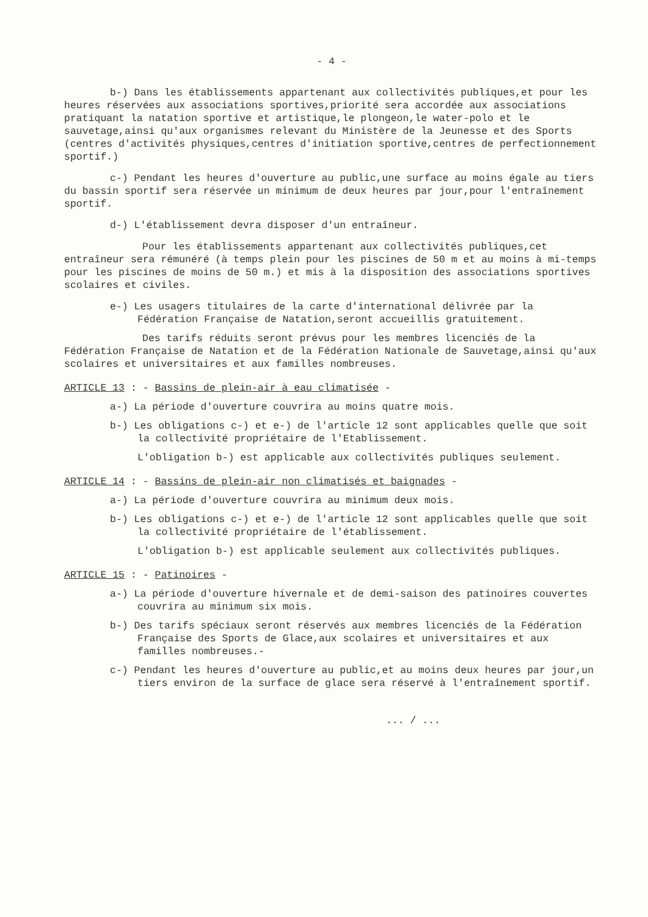- 4 -
b-) Dans les établissements appartenant aux collectivités publiques,et pour les heures réservées aux associations sportives,priorité sera accordée aux associations pratiquant la natation sportive et artistique,le plongeon,le water-polo et le sauvetage,ainsi qu'aux organismes relevant du Ministère de la Jeunesse et des Sports (centres d'activités physiques,centres d'initiation sportive,centres de perfectionnement sportif.)
c-) Pendant les heures d'ouverture au public,une surface au moins égale au tiers du bassin sportif sera réservée un minimum de deux heures par jour,pour l'entraînement sportif.
d-) L'établissement devra disposer d'un entraîneur.
Pour les établissements appartenant aux collectivités publiques,cet entraîneur sera rémunéré (à temps plein pour les piscines de 50 m et au moins à mi-temps pour les piscines de moins de 50 m.) et mis à la disposition des associations sportives scolaires et civiles.
e-) Les usagers titulaires de la carte d'international délivrée par la Fédération Française de Natation,seront accueillis gratuitement.
Des tarifs réduits seront prévus pour les membres licenciés de la Fédération Française de Natation et de la Fédération Nationale de Sauvetage,ainsi qu'aux scolaires et universitaires et aux familles nombreuses.
ARTICLE 13 : - Bassins de plein-air à eau climatisée -
a-) La période d'ouverture couvrira au moins quatre mois.
b-) Les obligations c-) et e-) de l'article 12 sont applicables quelle que soit la collectivité propriétaire de l'Etablissement.
L'obligation b-) est applicable aux collectivités publiques seulement.
ARTICLE 14 : - Bassins de plein-air non climatisés et baignades -
a-) La période d'ouverture couvrira au minimum deux mois.
b-) Les obligations c-) et e-) de l'article 12 sont applicables quelle que soit la collectivité propriétaire de l'établissement.
L'obligation b-) est applicable seulement aux collectivités publiques.
ARTICLE 15 : - Patinoires -
a-) La période d'ouverture hivernale et de demi-saison des patinoires couvertes couvrira au minimum six mois.
b-) Des tarifs spéciaux seront réservés aux membres licenciés de la Fédération Française des Sports de Glace,aux scolaires et universitaires et aux familles nombreuses.-
c-) Pendant les heures d'ouverture au public,et au moins deux heures par jour,un tiers environ de la surface de glace sera réservé à l'entraînement sportif.
... / ...